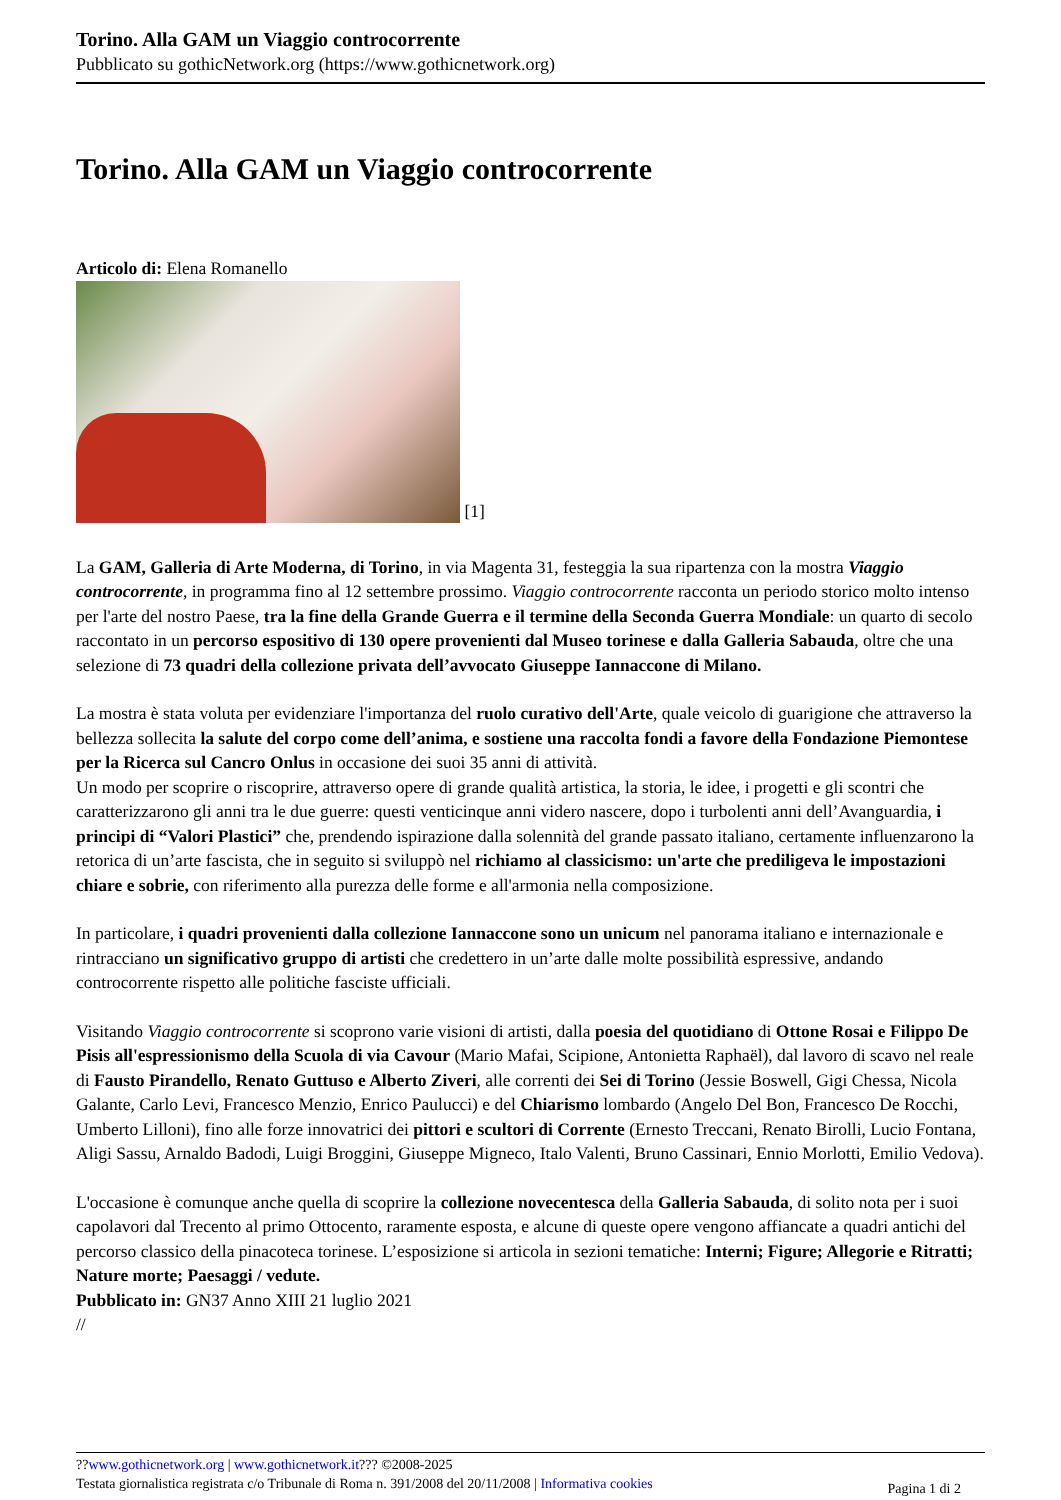Torino. Alla GAM un Viaggio controcorrente
Pubblicato su gothicNetwork.org (https://www.gothicnetwork.org)
Torino. Alla GAM un Viaggio controcorrente
Articolo di: Elena Romanello
[1]
La GAM, Galleria di Arte Moderna, di Torino, in via Magenta 31, festeggia la sua ripartenza con la mostra Viaggio controcorrente, in programma fino al 12 settembre prossimo. Viaggio controcorrente racconta un periodo storico molto intenso per l'arte del nostro Paese, tra la fine della Grande Guerra e il termine della Seconda Guerra Mondiale: un quarto di secolo raccontato in un percorso espositivo di 130 opere provenienti dal Museo torinese e dalla Galleria Sabauda, oltre che una selezione di 73 quadri della collezione privata dell’avvocato Giuseppe Iannaccone di Milano.
La mostra è stata voluta per evidenziare l'importanza del ruolo curativo dell'Arte, quale veicolo di guarigione che attraverso la bellezza sollecita la salute del corpo come dell’anima, e sostiene una raccolta fondi a favore della Fondazione Piemontese per la Ricerca sul Cancro Onlus in occasione dei suoi 35 anni di attività.
Un modo per scoprire o riscoprire, attraverso opere di grande qualità artistica, la storia, le idee, i progetti e gli scontri che caratterizzarono gli anni tra le due guerre: questi venticinque anni videro nascere, dopo i turbolenti anni dell’Avanguardia, i principi di “Valori Plastici” che, prendendo ispirazione dalla solennità del grande passato italiano, certamente influenzarono la retorica di un’arte fascista, che in seguito si sviluppò nel richiamo al classicismo: un'arte che prediligeva le impostazioni chiare e sobrie, con riferimento alla purezza delle forme e all'armonia nella composizione.
In particolare, i quadri provenienti dalla collezione Iannaccone sono un unicum nel panorama italiano e internazionale e rintracciano un significativo gruppo di artisti che credettero in un’arte dalle molte possibilità espressive, andando controcorrente rispetto alle politiche fasciste ufficiali.
Visitando Viaggio controcorrente si scoprono varie visioni di artisti, dalla poesia del quotidiano di Ottone Rosai e Filippo De Pisis all'espressionismo della Scuola di via Cavour (Mario Mafai, Scipione, Antonietta Raphaël), dal lavoro di scavo nel reale di Fausto Pirandello, Renato Guttuso e Alberto Ziveri, alle correnti dei Sei di Torino (Jessie Boswell, Gigi Chessa, Nicola Galante, Carlo Levi, Francesco Menzio, Enrico Paulucci) e del Chiarismo lombardo (Angelo Del Bon, Francesco De Rocchi, Umberto Lilloni), fino alle forze innovatrici dei pittori e scultori di Corrente (Ernesto Treccani, Renato Birolli, Lucio Fontana, Aligi Sassu, Arnaldo Badodi, Luigi Broggini, Giuseppe Migneco, Italo Valenti, Bruno Cassinari, Ennio Morlotti, Emilio Vedova).
L'occasione è comunque anche quella di scoprire la collezione novecentesca della Galleria Sabauda, di solito nota per i suoi capolavori dal Trecento al primo Ottocento, raramente esposta, e alcune di queste opere vengono affiancate a quadri antichi del percorso classico della pinacoteca torinese. L’esposizione si articola in sezioni tematiche: Interni; Figure; Allegorie e Ritratti; Nature morte; Paesaggi / vedute.
Pubblicato in: GN37 Anno XIII 21 luglio 2021
//
??www.gothicnetwork.org | www.gothicnetwork.it??? ©2008-2025
Testata giornalistica registrata c/o Tribunale di Roma n. 391/2008 del 20/11/2008 | Informativa cookies
Pagina 1 di 2